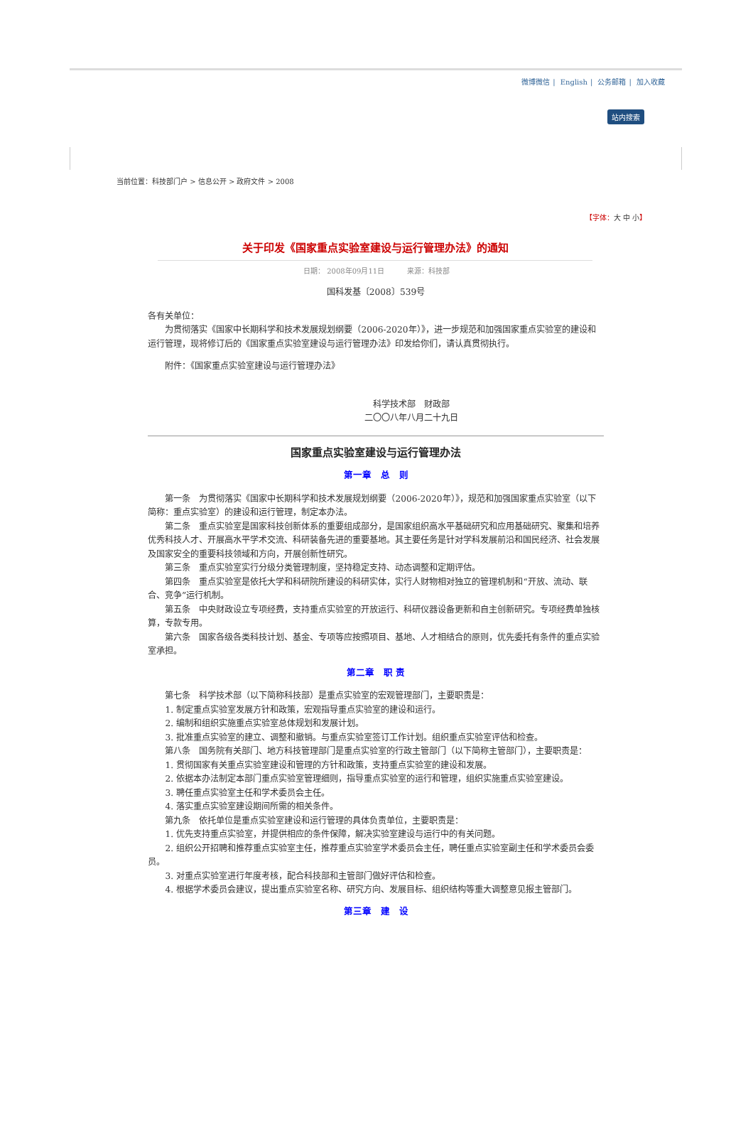微博微信 | English | 公务邮箱 | 加入收藏
站内搜索
当前位置：科技部门户 > 信息公开 > 政府文件 > 2008
【字体：大 中 小】
关于印发《国家重点实验室建设与运行管理办法》的通知
日期： 2008年09月11日 来源：科技部
国科发基〔2008〕539号
各有关单位：
为贯彻落实《国家中长期科学和技术发展规划纲要（2006-2020年）》，进一步规范和加强国家重点实验室的建设和运行管理，现将修订后的《国家重点实验室建设与运行管理办法》印发给你们，请认真贯彻执行。
附件：《国家重点实验室建设与运行管理办法》
科学技术部　财政部
二〇〇八年八月二十九日
国家重点实验室建设与运行管理办法
第一章　总　则
第一条　为贯彻落实《国家中长期科学和技术发展规划纲要（2006-2020年）》，规范和加强国家重点实验室（以下简称：重点实验室）的建设和运行管理，制定本办法。
第二条　重点实验室是国家科技创新体系的重要组成部分，是国家组织高水平基础研究和应用基础研究、聚集和培养优秀科技人才、开展高水平学术交流、科研装备先进的重要基地。其主要任务是针对学科发展前沿和国民经济、社会发展及国家安全的重要科技领域和方向，开展创新性研究。
第三条　重点实验室实行分级分类管理制度，坚持稳定支持、动态调整和定期评估。
第四条　重点实验室是依托大学和科研院所建设的科研实体，实行人财物相对独立的管理机制和“开放、流动、联合、竞争”运行机制。
第五条　中央财政设立专项经费，支持重点实验室的开放运行、科研仪器设备更新和自主创新研究。专项经费单独核算，专款专用。
第六条　国家各级各类科技计划、基金、专项等应按照项目、基地、人才相结合的原则，优先委托有条件的重点实验室承担。
第二章　职 责
第七条　科学技术部（以下简称科技部）是重点实验室的宏观管理部门，主要职责是：
1. 制定重点实验室发展方针和政策，宏观指导重点实验室的建设和运行。
2. 编制和组织实施重点实验室总体规划和发展计划。
3. 批准重点实验室的建立、调整和撤销。与重点实验室签订工作计划。组织重点实验室评估和检查。
第八条　国务院有关部门、地方科技管理部门是重点实验室的行政主管部门（以下简称主管部门），主要职责是：
1. 贯彻国家有关重点实验室建设和管理的方针和政策，支持重点实验室的建设和发展。
2. 依据本办法制定本部门重点实验室管理细则，指导重点实验室的运行和管理，组织实施重点实验室建设。
3. 聘任重点实验室主任和学术委员会主任。
4. 落实重点实验室建设期间所需的相关条件。
第九条　依托单位是重点实验室建设和运行管理的具体负责单位，主要职责是：
1. 优先支持重点实验室，并提供相应的条件保障，解决实验室建设与运行中的有关问题。
2. 组织公开招聘和推荐重点实验室主任，推荐重点实验室学术委员会主任，聘任重点实验室副主任和学术委员会委员。
3. 对重点实验室进行年度考核，配合科技部和主管部门做好评估和检查。
4. 根据学术委员会建议，提出重点实验室名称、研究方向、发展目标、组织结构等重大调整意见报主管部门。
第三章　建　设